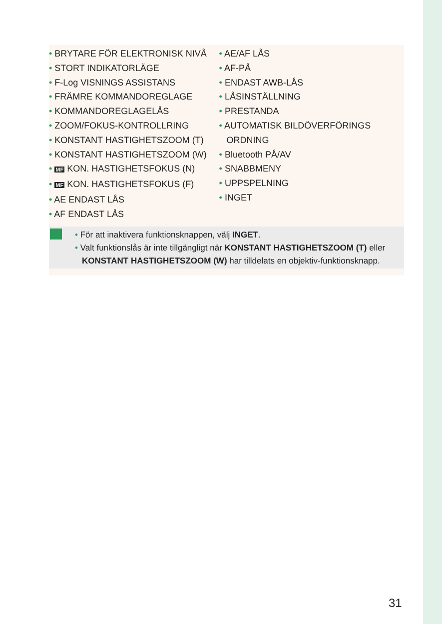• BRYTARE FÖR ELEKTRONISK NIVÅ
• STORT INDIKATORLÄGE
• F-Log VISNINGS ASSISTANS
• FRÄMRE KOMMANDOREGLAGE
• KOMMANDOREGLAGELÅS
• ZOOM/FOKUS-KONTROLLRING
• KONSTANT HASTIGHETSZOOM (T)
• KONSTANT HASTIGHETSZOOM (W)
• MF KON. HASTIGHETSFOKUS (N)
• MF KON. HASTIGHETSFOKUS (F)
• AE ENDAST LÅS
• AF ENDAST LÅS
• AE/AF LÅS
• AF-PÅ
• ENDAST AWB-LÅS
• LÅSINSTÄLLNING
• PRESTANDA
• AUTOMATISK BILDÖVERFÖRINGS ORDNING
• Bluetooth PÅ/AV
• SNABBMENY
• UPPSPELNING
• INGET
• För att inaktivera funktionsknappen, välj INGET.
• Valt funktionslås är inte tillgängligt när KONSTANT HASTIGHETSZOOM (T) eller KONSTANT HASTIGHETSZOOM (W) har tilldelats en objektiv-funktionsknapp.
31